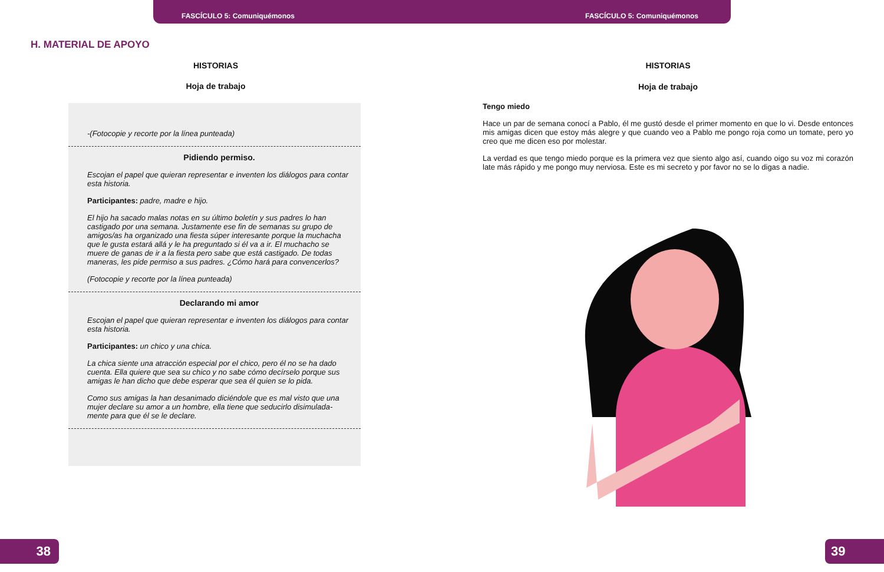FASCÍCULO 5: Comuniquémonos FASCÍCULO 5: Comuniquémonos
H. MATERIAL DE APOYO
HISTORIAS
Hoja de trabajo
-(Fotocopie y recorte por la línea punteada)
Pidiendo permiso.
Escojan el papel que quieran representar e inventen los diálogos para contar esta historia.
Participantes: padre, madre e hijo.
El hijo ha sacado malas notas en su último boletín y sus padres lo han castigado por una semana. Justamente ese fin de semanas su grupo de amigos/as ha organizado una fiesta súper interesante porque la muchacha que le gusta estará allá y le ha preguntado si él va a ir. El muchacho se muere de ganas de ir a la fiesta pero sabe que está castigado. De todas maneras, les pide permiso a sus padres. ¿Cómo hará para convencerlos?
(Fotocopie y recorte por la línea punteada)
Declarando mi amor
Escojan el papel que quieran representar e inventen los diálogos para contar esta historia.
Participantes: un chico y una chica.
La chica siente una atracción especial por el chico, pero él no se ha dado cuenta. Ella quiere que sea su chico y no sabe cómo decírselo porque sus amigas le han dicho que debe esperar que sea él quien se lo pida.
Como sus amigas la han desanimado diciéndole que es mal visto que una mujer declare su amor a un hombre, ella tiene que seducirlo disimulada-mente para que él se le declare.
38
HISTORIAS
Hoja de trabajo
Tengo miedo
Hace un par de semana conocí a Pablo, él me gustó desde el primer momento en que lo vi. Desde entonces mis amigas dicen que estoy más alegre y que cuando veo a Pablo me pongo roja como un tomate, pero yo creo que me dicen eso por molestar.
La verdad es que tengo miedo porque es la primera vez que siento algo así, cuando oigo su voz mi corazón late más rápido y me pongo muy nerviosa. Este es mi secreto y por favor no se lo digas a nadie.
39